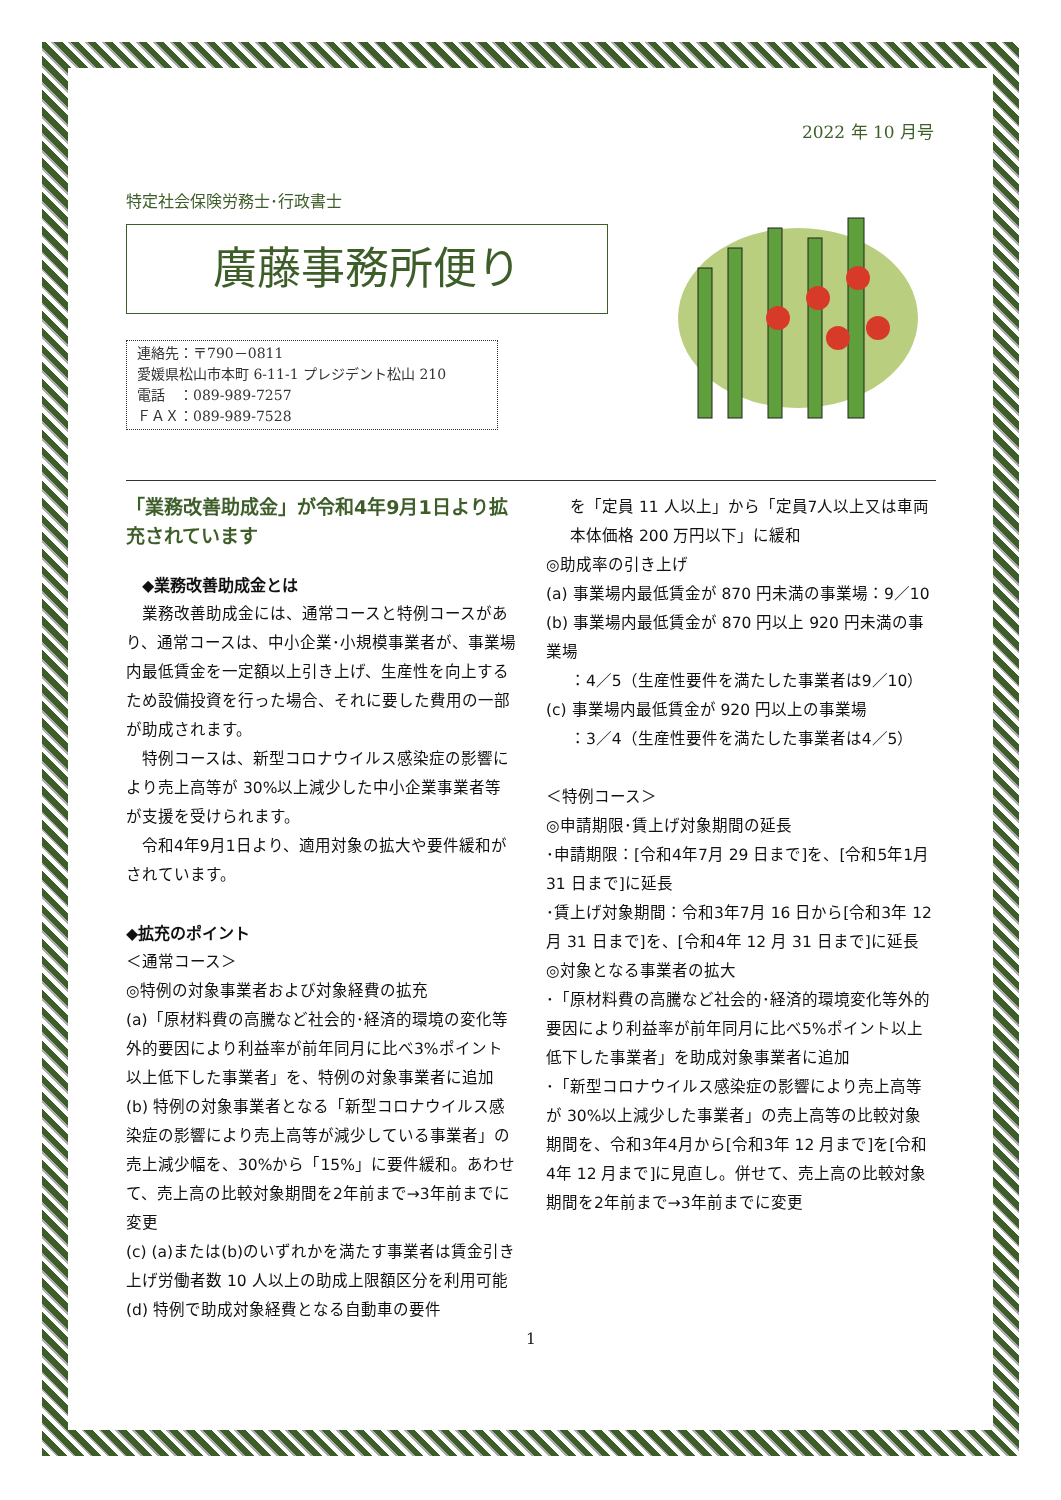2022 年 10 月号
特定社会保険労務士･行政書士
廣藤事務所便り
連絡先：〒790－0811
愛媛県松山市本町 6-11-1 プレジデント松山 210
電話　：089-989-7257
ＦＡＸ：089-989-7528
「業務改善助成金」が令和4年9月1日より拡充されています
　◆業務改善助成金とは
　業務改善助成金には、通常コースと特例コースがあり、通常コースは、中小企業･小規模事業者が、事業場内最低賃金を一定額以上引き上げ、生産性を向上するため設備投資を行った場合、それに要した費用の一部が助成されます。
　特例コースは、新型コロナウイルス感染症の影響により売上高等が 30%以上減少した中小企業事業者等が支援を受けられます。
　令和4年9月1日より、適用対象の拡大や要件緩和がされています。
◆拡充のポイント
＜通常コース＞
◎特例の対象事業者および対象経費の拡充
(a)「原材料費の高騰など社会的･経済的環境の変化等外的要因により利益率が前年同月に比べ3%ポイント以上低下した事業者」を、特例の対象事業者に追加
(b) 特例の対象事業者となる「新型コロナウイルス感染症の影響により売上高等が減少している事業者」の売上減少幅を、30%から「15%」に要件緩和。あわせて、売上高の比較対象期間を2年前まで→3年前までに変更
(c) (a)または(b)のいずれかを満たす事業者は賃金引き上げ労働者数 10 人以上の助成上限額区分を利用可能
(d) 特例で助成対象経費となる自動車の要件
を「定員 11 人以上」から「定員7人以上又は車両本体価格 200 万円以下」に緩和
◎助成率の引き上げ
(a) 事業場内最低賃金が 870 円未満の事業場：9／10
(b) 事業場内最低賃金が 870 円以上 920 円未満の事業場
：4／5（生産性要件を満たした事業者は9／10）
(c) 事業場内最低賃金が 920 円以上の事業場
：3／4（生産性要件を満たした事業者は4／5）
＜特例コース＞
◎申請期限･賃上げ対象期間の延長
･申請期限：[令和4年7月 29 日まで]を、[令和5年1月 31 日まで]に延長
･賃上げ対象期間：令和3年7月 16 日から[令和3年 12 月 31 日まで]を、[令和4年 12 月 31 日まで]に延長
◎対象となる事業者の拡大
･「原材料費の高騰など社会的･経済的環境変化等外的要因により利益率が前年同月に比べ5%ポイント以上低下した事業者」を助成対象事業者に追加
･「新型コロナウイルス感染症の影響により売上高等が 30%以上減少した事業者」の売上高等の比較対象期間を、令和3年4月から[令和3年 12 月まで]を[令和4年 12 月まで]に見直し。併せて、売上高の比較対象期間を2年前まで→3年前までに変更
1